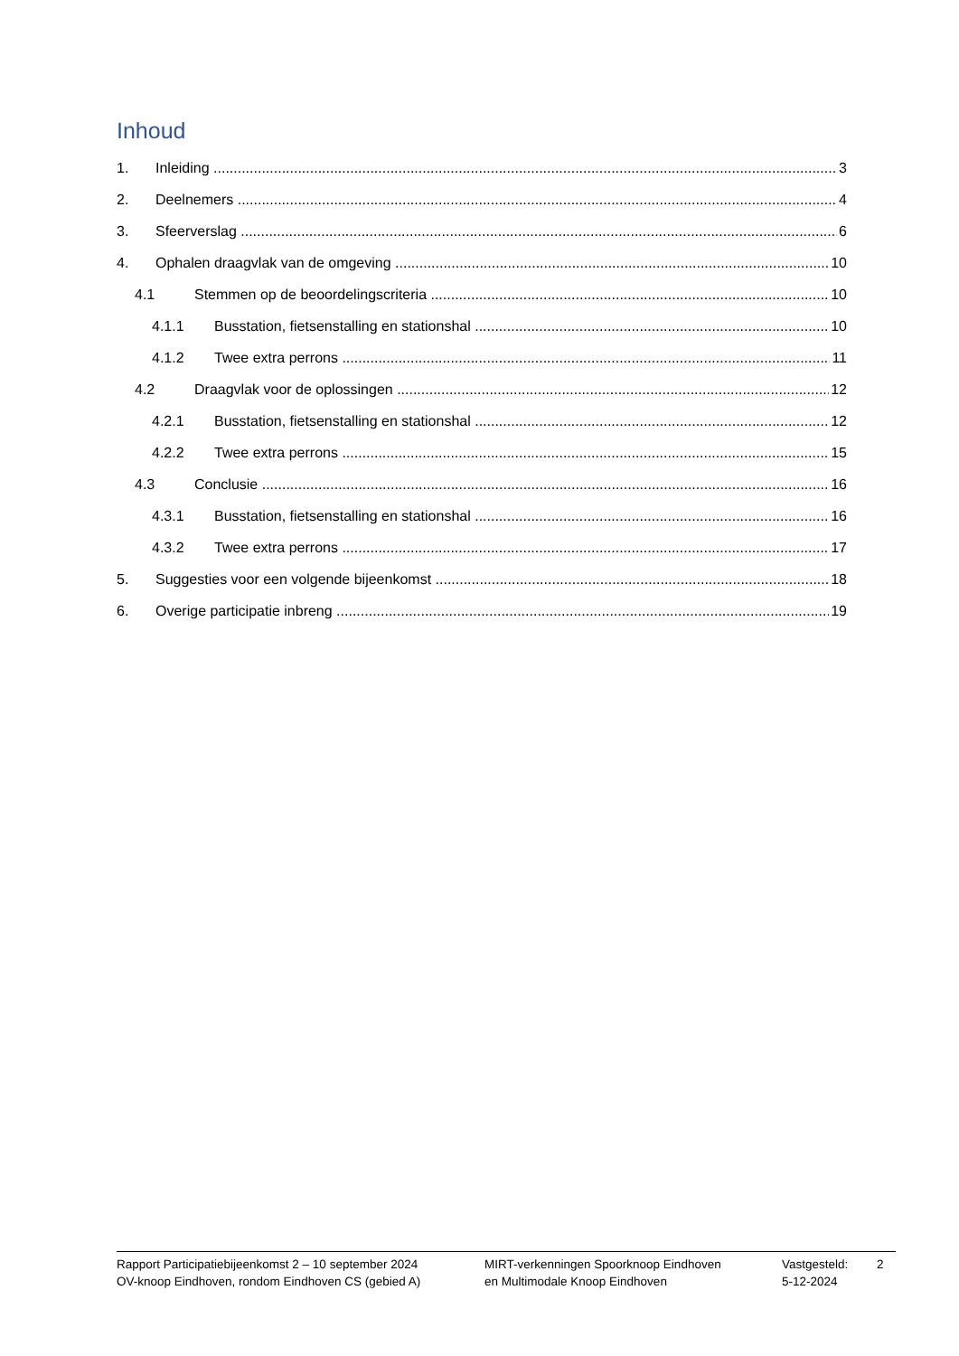Inhoud
1. Inleiding 3
2. Deelnemers 4
3. Sfeerverslag 6
4. Ophalen draagvlak van de omgeving 10
4.1 Stemmen op de beoordelingscriteria 10
4.1.1 Busstation, fietsenstalling en stationshal 10
4.1.2 Twee extra perrons 11
4.2 Draagvlak voor de oplossingen 12
4.2.1 Busstation, fietsenstalling en stationshal 12
4.2.2 Twee extra perrons 15
4.3 Conclusie 16
4.3.1 Busstation, fietsenstalling en stationshal 16
4.3.2 Twee extra perrons 17
5. Suggesties voor een volgende bijeenkomst 18
6. Overige participatie inbreng 19
Rapport Participatiebijeenkomst 2 – 10 september 2024
OV-knoop Eindhoven, rondom Eindhoven CS (gebied A)
MIRT-verkenningen Spoorknoop Eindhoven
en Multimodale Knoop Eindhoven
Vastgesteld:
5-12-2024
2